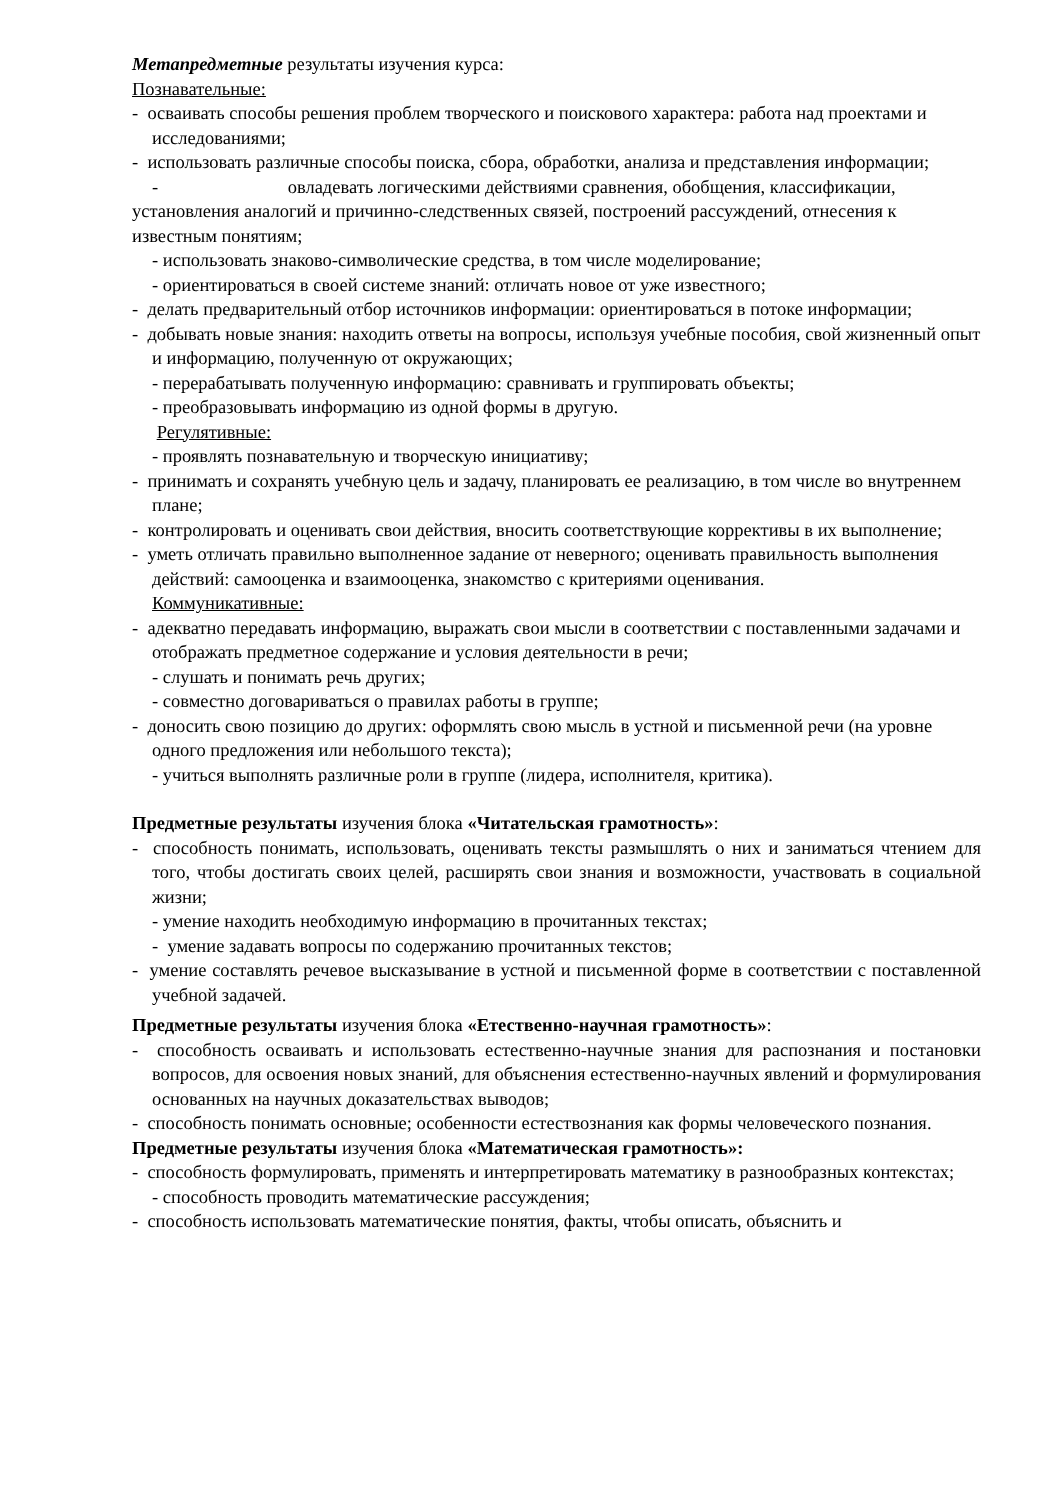Метапредметные результаты изучения курса:
Познавательные:
- осваивать способы решения проблем творческого и поискового характера: работа над проектами и исследованиями;
- использовать различные способы поиска, сбора, обработки, анализа и представления информации;
- овладевать логическими действиями сравнения, обобщения, классификации, установления аналогий и причинно-следственных связей, построений рассуждений, отнесения к известным понятиям;
- использовать знаково-символические средства, в том числе моделирование;
- ориентироваться в своей системе знаний: отличать новое от уже известного;
- делать предварительный отбор источников информации: ориентироваться в потоке информации;
- добывать новые знания: находить ответы на вопросы, используя учебные пособия, свой жизненный опыт и информацию, полученную от окружающих;
- перерабатывать полученную информацию: сравнивать и группировать объекты;
- преобразовывать информацию из одной формы в другую.
Регулятивные:
- проявлять познавательную и творческую инициативу;
- принимать и сохранять учебную цель и задачу, планировать ее реализацию, в том числе во внутреннем плане;
- контролировать и оценивать свои действия, вносить соответствующие коррективы в их выполнение;
- уметь отличать правильно выполненное задание от неверного; оценивать правильность выполнения действий: самооценка и взаимооценка, знакомство с критериями оценивания.
Коммуникативные:
- адекватно передавать информацию, выражать свои мысли в соответствии с поставленными задачами и отображать предметное содержание и условия деятельности в речи;
- слушать и понимать речь других;
- совместно договариваться о правилах работы в группе;
- доносить свою позицию до других: оформлять свою мысль в устной и письменной речи (на уровне одного предложения или небольшого текста);
- учиться выполнять различные роли в группе (лидера, исполнителя, критика).
Предметные результаты изучения блока «Читательская грамотность»:
- способность понимать, использовать, оценивать тексты размышлять о них и заниматься чтением для того, чтобы достигать своих целей, расширять свои знания и возможности, участвовать в социальной жизни;
- умение находить необходимую информацию в прочитанных текстах;
- умение задавать вопросы по содержанию прочитанных текстов;
- умение составлять речевое высказывание в устной и письменной форме в соответствии с поставленной учебной задачей.
Предметные результаты изучения блока «Етественно-научная грамотность»:
- способность осваивать и использовать естественно-научные знания для распознания и постановки вопросов, для освоения новых знаний, для объяснения естественно-научных явлений и формулирования основанных на научных доказательствах выводов;
- способность понимать основные; особенности естествознания как формы человеческого познания.
Предметные результаты изучения блока «Математическая грамотность»:
- способность формулировать, применять и интерпретировать математику в разнообразных контекстах;
- способность проводить математические рассуждения;
- способность использовать математические понятия, факты, чтобы описать, объяснить и